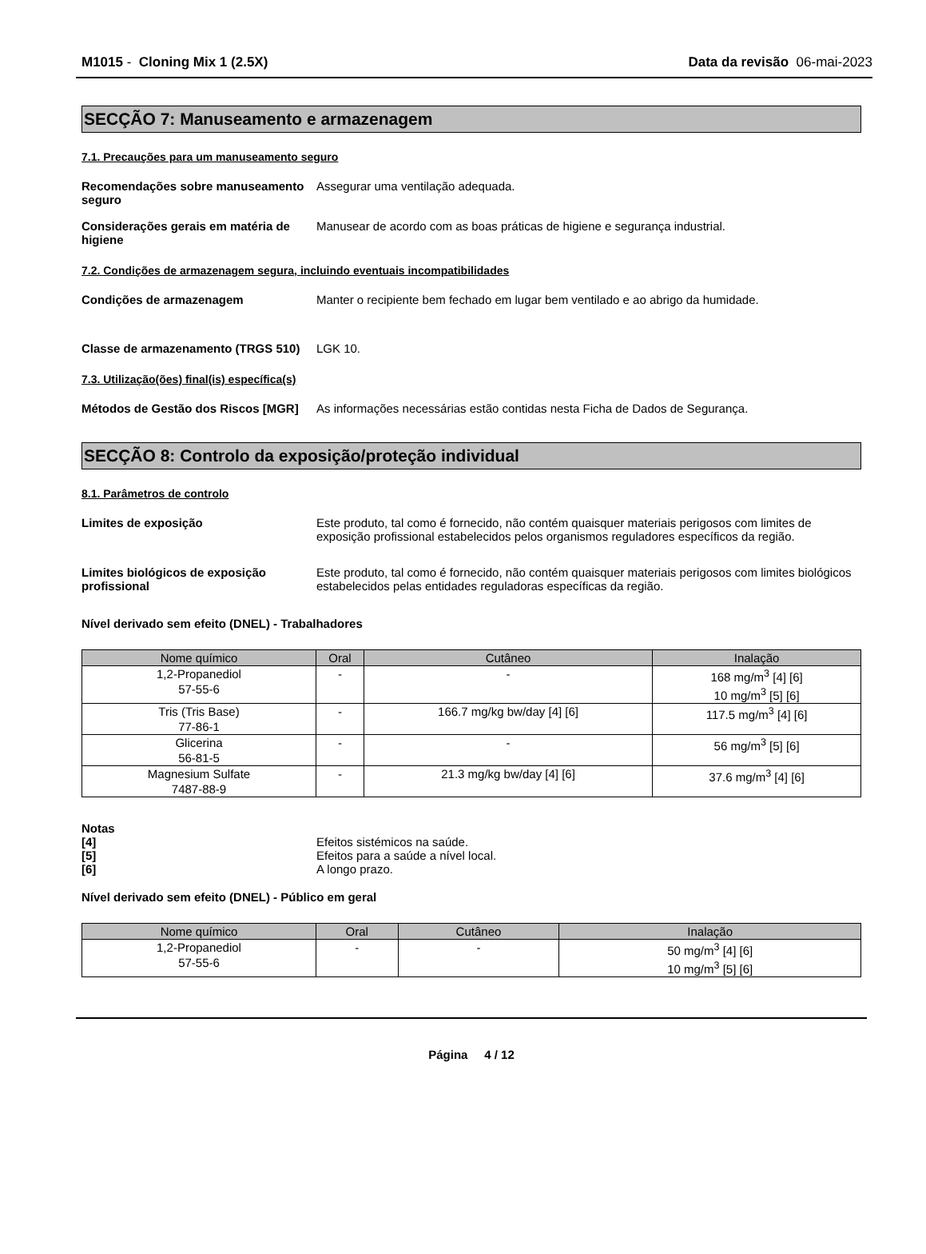M1015 - Cloning Mix 1 (2.5X) Data da revisão 06-mai-2023
SECÇÃO 7: Manuseamento e armazenagem
7.1. Precauções para um manuseamento seguro
Recomendações sobre manuseamento seguro
Assegurar uma ventilação adequada.
Considerações gerais em matéria de higiene
Manusear de acordo com as boas práticas de higiene e segurança industrial.
7.2. Condições de armazenagem segura, incluindo eventuais incompatibilidades
Condições de armazenagem Manter o recipiente bem fechado em lugar bem ventilado e ao abrigo da humidade.
Classe de armazenamento (TRGS 510)
LGK 10.
7.3. Utilização(ões) final(is) específica(s)
Métodos de Gestão dos Riscos [MGR]
As informações necessárias estão contidas nesta Ficha de Dados de Segurança.
SECÇÃO 8: Controlo da exposição/proteção individual
8.1. Parâmetros de controlo
Limites de exposição Este produto, tal como é fornecido, não contém quaisquer materiais perigosos com limites de exposição profissional estabelecidos pelos organismos reguladores específicos da região.
Limites biológicos de exposição profissional
Este produto, tal como é fornecido, não contém quaisquer materiais perigosos com limites biológicos estabelecidos pelas entidades reguladoras específicas da região.
Nível derivado sem efeito (DNEL) - Trabalhadores
| Nome químico | Oral | Cutâneo | Inalação |
| --- | --- | --- | --- |
| 1,2-Propanediol 57-55-6 | - | - | 168 mg/m<sup>3</sup> [4] [6] 10 mg/m<sup>3</sup> [5] [6] |
| Tris (Tris Base) 77-86-1 | - | 166.7 mg/kg bw/day [4] [6] | 117.5 mg/m<sup>3</sup> [4] [6] |
| Glicerina 56-81-5 | - | - | 56 mg/m<sup>3</sup> [5] [6] |
| Magnesium Sulfate 7487-88-9 | - | 21.3 mg/kg bw/day [4] [6] | 37.6 mg/m<sup>3</sup> [4] [6] |
Notas
[4] Efeitos sistémicos na saúde.
[5] Efeitos para a saúde a nível local.
[6] A longo prazo.
Nível derivado sem efeito (DNEL) - Público em geral
| Nome químico | Oral | Cutâneo | Inalação |
| --- | --- | --- | --- |
| 1,2-Propanediol 57-55-6 | - | - | 50 mg/m<sup>3</sup> [4] [6] 10 mg/m<sup>3</sup> [5] [6] |
Página 4 / 12